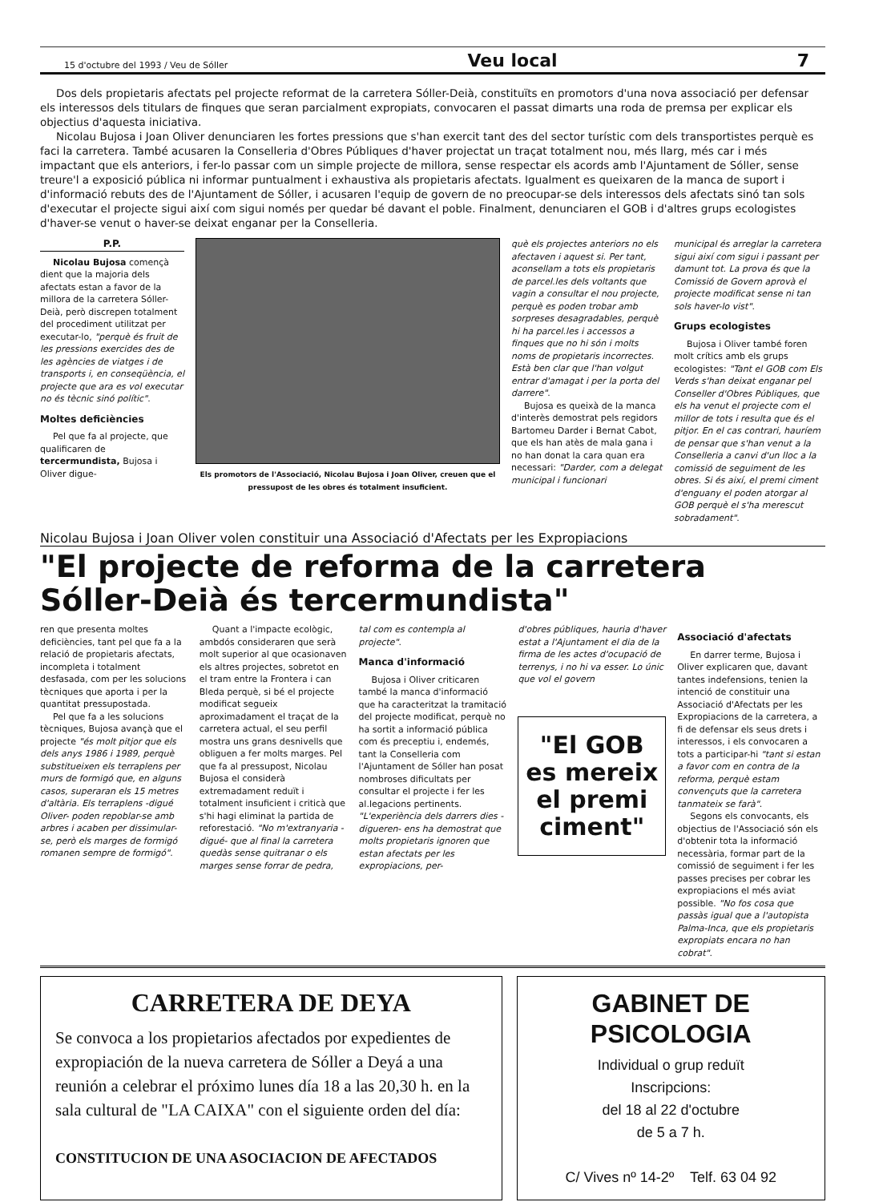15 d'octubre del 1993 / Veu de Sóller Veu local 7
Dos dels propietaris afectats pel projecte reformat de la carretera Sóller-Deià, constituïts en promotors d'una nova associació per defensar els interessos dels titulars de finques que seran parcialment expropiats, convocaren el passat dimarts una roda de premsa per explicar els objectius d'aquesta iniciativa.
Nicolau Bujosa i Joan Oliver denunciaren les fortes pressions que s'han exercit tant des del sector turístic com dels transportistes perquè es faci la carretera. També acusaren la Conselleria d'Obres Públiques d'haver projectat un traçat totalment nou, més llarg, més car i més impactant que els anteriors, i fer-lo passar com un simple projecte de millora, sense respectar els acords amb l'Ajuntament de Sóller, sense treure'l a exposició pública ni informar puntualment i exhaustiva als propietaris afectats. Igualment es queixaren de la manca de suport i d'informació rebuts des de l'Ajuntament de Sóller, i acusaren l'equip de govern de no preocupar-se dels interessos dels afectats sinó tan sols d'executar el projecte sigui així com sigui només per quedar bé davant el poble. Finalment, denunciaren el GOB i d'altres grups ecologistes d'haver-se venut o haver-se deixat enganar per la Conselleria.
P.P.
Nicolau Bujosa començà dient que la majoria dels afectats estan a favor de la millora de la carretera Sóller-Deià, però discrepen totalment del procediment utilitzat per executar-lo, "perquè és fruit de les pressions exercides des de les agències de viatges i de transports i, en conseqüència, el projecte que ara es vol executar no és tècnic sinó polític".
Moltes deficiències
Pel que fa al projecte, que qualificaren de tercermundista, Bujosa i Oliver digue-
Els promotors de l'Associació, Nicolau Bujosa i Joan Oliver, creuen que el pressupost de les obres és totalment insuficient.
què els projectes anteriors no els afectaven i aquest si. Per tant, aconsellam a tots els propietaris de parcel.les dels voltants que vagin a consultar el nou projecte, perquè es poden trobar amb sorpreses desagradables, perquè hi ha parcel.les i accessos a finques que no hi són i molts noms de propietaris incorrectes. Està ben clar que l'han volgut entrar d'amagat i per la porta del darrere".
Bujosa es queixà de la manca d'interès demostrat pels regidors Bartomeu Darder i Bernat Cabot, que els han atès de mala gana i no han donat la cara quan era necessari: "Darder, com a delegat municipal i funcionari
municipal és arreglar la carretera sigui així com sigui i passant per damunt tot. La prova és que la Comissió de Govern aprovà el projecte modificat sense ni tan sols haver-lo vist".
Grups ecologistes
Bujosa i Oliver també foren molt crítics amb els grups ecologistes: "Tant el GOB com Els Verds s'han deixat enganar pel Conseller d'Obres Públiques, que els ha venut el projecte com el millor de tots i resulta que és el pitjor. En el cas contrari, hauríem de pensar que s'han venut a la Conselleria a canvi d'un lloc a la comissió de seguiment de les obres. Si és així, el premi ciment d'enguany el poden atorgar al GOB perquè el s'ha merescut sobradament".
Nicolau Bujosa i Joan Oliver volen constituir una Associació d'Afectats per les Expropiacions
"El projecte de reforma de la carretera Sóller-Deià és tercermundista"
ren que presenta moltes deficiències, tant pel que fa a la relació de propietaris afectats, incompleta i totalment desfasada, com per les solucions tècniques que aporta i per la quantitat pressupostada.
Pel que fa a les solucions tècniques, Bujosa avançà que el projecte "és molt pitjor que els dels anys 1986 i 1989, perquè substitueixen els terraplens per murs de formigó que, en alguns casos, superaran els 15 metres d'altària. Els terraplens -digué Oliver- poden repoblar-se amb arbres i acaben per dissimular-se, però els marges de formigó romanen sempre de formigó".
Quant a l'impacte ecològic, ambdós consideraren que serà molt superior al que ocasionaven els altres projectes, sobretot en el tram entre la Frontera i can Bleda perquè, si bé el projecte modificat segueix aproximadament el traçat de la carretera actual, el seu perfil mostra uns grans desnivells que obliguen a fer molts marges. Pel que fa al pressupost, Nicolau Bujosa el considerà extremadament reduït i totalment insuficient i criticà que s'hi hagi eliminat la partida de reforestació. "No m'extranyaria -digué- que al final la carretera quedàs sense quitranar o els marges sense forrar de pedra,
tal com es contempla al projecte".
Manca d'informació
Bujosa i Oliver criticaren també la manca d'informació que ha caracteritzat la tramitació del projecte modificat, perquè no ha sortit a informació pública com és preceptiu i, endemés, tant la Conselleria com l'Ajuntament de Sóller han posat nombroses dificultats per consultar el projecte i fer les al.legacions pertinents. "L'experiència dels darrers dies -digueren- ens ha demostrat que molts propietaris ignoren que estan afectats per les expropiacions, per-
d'obres públiques, hauria d'haver estat a l'Ajuntament el dia de la firma de les actes d'ocupació de terrenys, i no hi va esser. Lo únic que vol el govern
"El GOB es mereix el premi ciment"
Associació d'afectats
En darrer terme, Bujosa i Oliver explicaren que, davant tantes indefensions, tenien la intenció de constituir una Associació d'Afectats per les Expropiacions de la carretera, a fi de defensar els seus drets i interessos, i els convocaren a tots a participar-hi "tant si estan a favor com en contra de la reforma, perquè estam convençuts que la carretera tanmateix se farà".
Segons els convocants, els objectius de l'Associació són els d'obtenir tota la informació necessària, formar part de la comissió de seguiment i fer les passes precises per cobrar les expropiacions el més aviat possible. "No fos cosa que passàs igual que a l'autopista Palma-Inca, que els propietaris expropiats encara no han cobrat".
CARRETERA DE DEYA
Se convoca a los propietarios afectados por expedientes de expropiación de la nueva carretera de Sóller a Deyá a una reunión a celebrar el próximo lunes día 18 a las 20,30 h. en la sala cultural de "LA CAIXA" con el siguiente orden del día:
CONSTITUCION DE UNA ASOCIACION DE AFECTADOS
GABINET DE PSICOLOGIA
Individual o grup reduït
Inscripcions:
del 18 al 22 d'octubre
de 5 a 7 h.
C/ Vives nº 14-2º Telf. 63 04 92